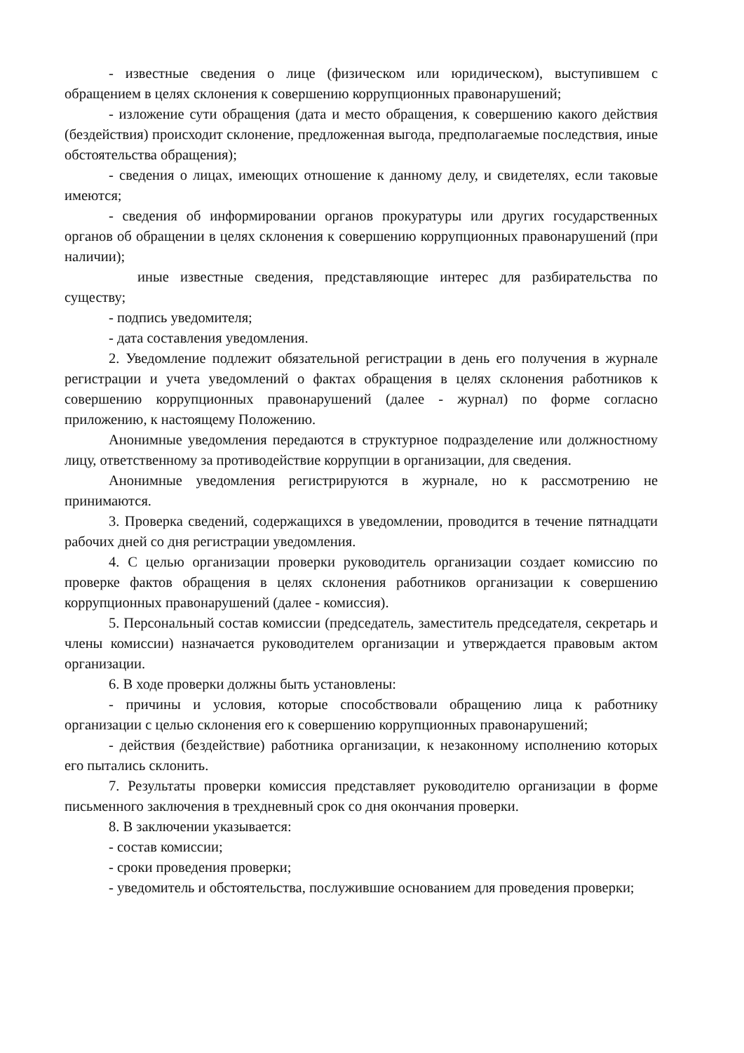- известные сведения о лице (физическом или юридическом), выступившем с обращением в целях склонения к совершению коррупционных правонарушений;
- изложение сути обращения (дата и место обращения, к совершению какого действия (бездействия) происходит склонение, предложенная выгода, предполагаемые последствия, иные обстоятельства обращения);
- сведения о лицах, имеющих отношение к данному делу, и свидетелях, если таковые имеются;
- сведения об информировании органов прокуратуры или других государственных органов об обращении в целях склонения к совершению коррупционных правонарушений (при наличии);
иные известные сведения, представляющие интерес для разбирательства по существу;
- подпись уведомителя;
- дата составления уведомления.
2. Уведомление подлежит обязательной регистрации в день его получения в журнале регистрации и учета уведомлений о фактах обращения в целях склонения работников к совершению коррупционных правонарушений (далее - журнал) по форме согласно приложению, к настоящему Положению.
Анонимные уведомления передаются в структурное подразделение или должностному лицу, ответственному за противодействие коррупции в организации, для сведения.
Анонимные уведомления регистрируются в журнале, но к рассмотрению не принимаются.
3. Проверка сведений, содержащихся в уведомлении, проводится в течение пятнадцати рабочих дней со дня регистрации уведомления.
4. С целью организации проверки руководитель организации создает комиссию по проверке фактов обращения в целях склонения работников организации к совершению коррупционных правонарушений (далее - комиссия).
5. Персональный состав комиссии (председатель, заместитель председателя, секретарь и члены комиссии) назначается руководителем организации и утверждается правовым актом организации.
6. В ходе проверки должны быть установлены:
- причины и условия, которые способствовали обращению лица к работнику организации с целью склонения его к совершению коррупционных правонарушений;
- действия (бездействие) работника организации, к незаконному исполнению которых его пытались склонить.
7. Результаты проверки комиссия представляет руководителю организации в форме письменного заключения в трехдневный срок со дня окончания проверки.
8. В заключении указывается:
- состав комиссии;
- сроки проведения проверки;
- уведомитель и обстоятельства, послужившие основанием для проведения проверки;